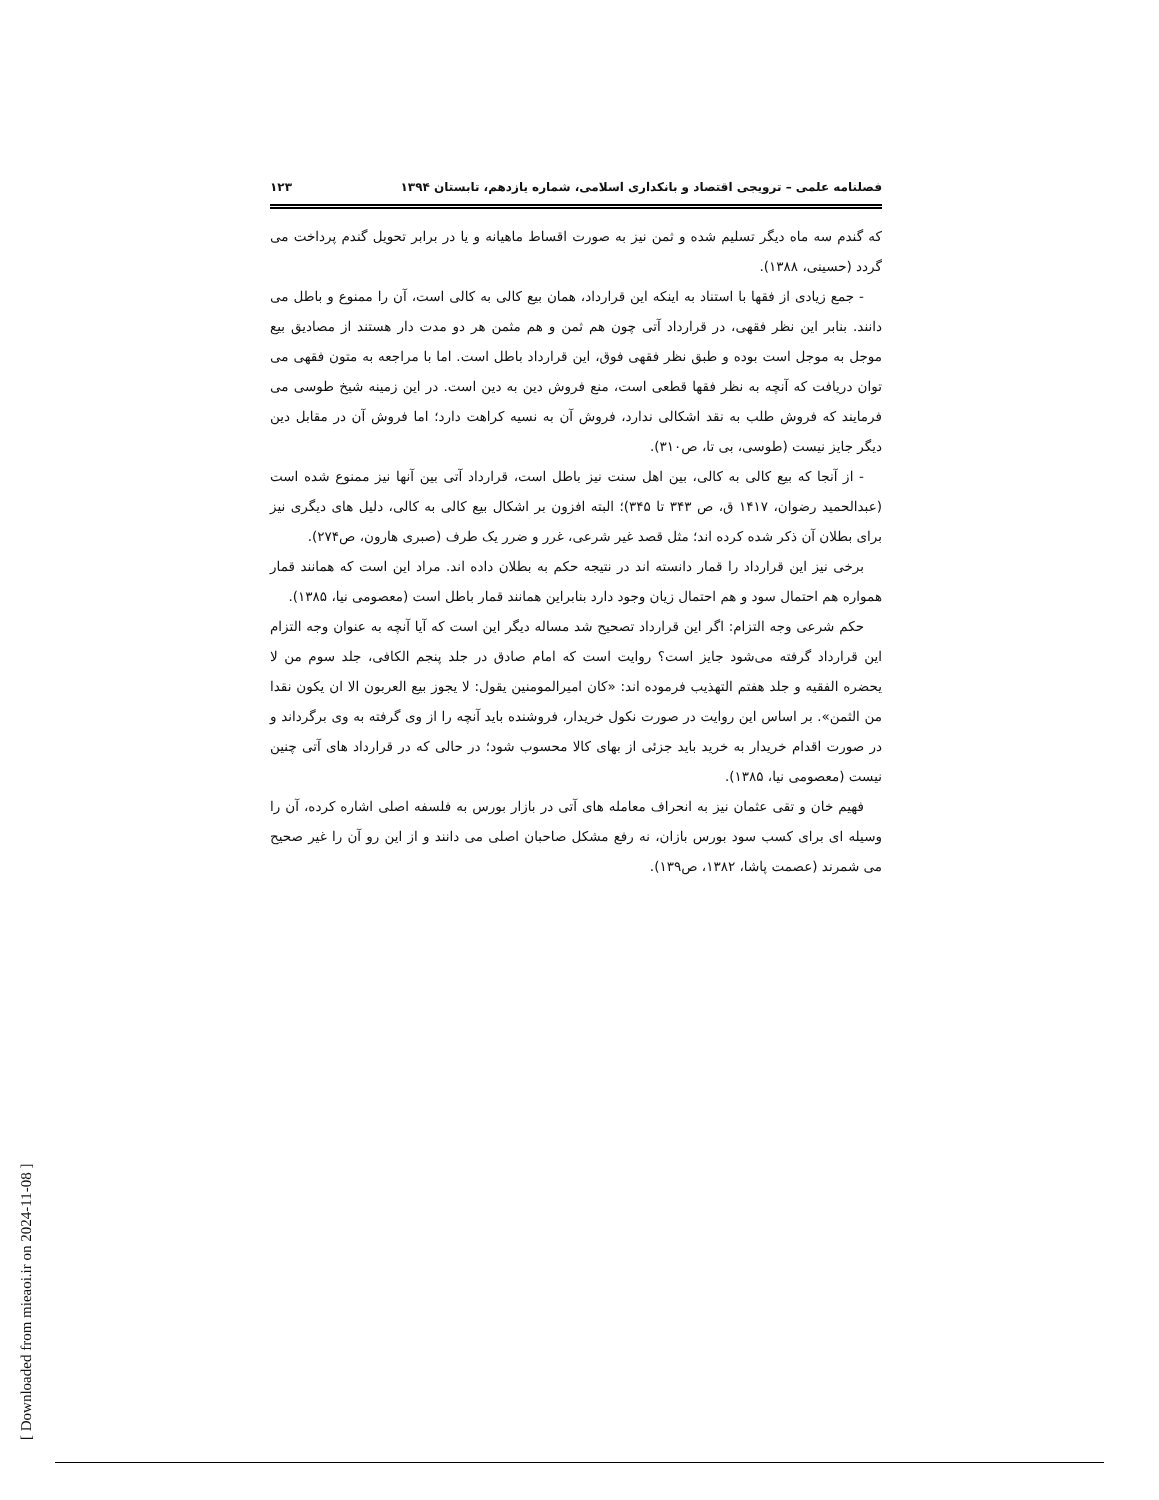فصلنامه علمی – ترویجی اقتصاد و بانکداری اسلامی، شماره یازدهم، تابستان ۱۳۹۴ ۱۲۳
که گندم سه ماه دیگر تسلیم شده و ثمن نیز به صورت اقساط ماهیانه و یا در برابر تحویل گندم پرداخت می گردد (حسینی، ۱۳۸۸).
- جمع زیادی از فقها با استناد به اینکه این قرارداد، همان بیع کالی به کالی است، آن را ممنوع و باطل می دانند. بنابر این نظر فقهی، در قرارداد آتی چون هم ثمن و هم مثمن هر دو مدت دار هستند از مصادیق بیع موجل به موجل است بوده و طبق نظر فقهی فوق، این قرارداد باطل است. اما با مراجعه به متون فقهی می توان دریافت که آنچه به نظر فقها قطعی است، منع فروش دین به دین است. در این زمینه شیخ طوسی می فرمایند که فروش طلب به نقد اشکالی ندارد، فروش آن به نسیه کراهت دارد؛ اما فروش آن در مقابل دین دیگر جایز نیست (طوسی، بی تا، ص۳۱۰).
- از آنجا که بیع کالی به کالی، بین اهل سنت نیز باطل است، قرارداد آتی بین آنها نیز ممنوع شده است (عبدالحمید رضوان، ۱۴۱۷ ق، ص ۳۴۳ تا ۳۴۵)؛ البته افزون بر اشکال بیع کالی به کالی، دلیل های دیگری نیز برای بطلان آن ذکر شده کرده اند؛ مثل قصد غیر شرعی، غرر و ضرر یک طرف (صبری هارون، ص۲۷۴).
برخی نیز این قرارداد را قمار دانسته اند در نتیجه حکم به بطلان داده اند. مراد این است که همانند قمار همواره هم احتمال سود و هم احتمال زیان وجود دارد بنابراین همانند قمار باطل است (معصومی نیا، ۱۳۸۵).
حکم شرعی وجه التزام: اگر این قرارداد تصحیح شد مساله دیگر این است که آیا آنچه به عنوان وجه التزام این قرارداد گرفته می‌شود جایز است؟ روایت است که امام صادق در جلد پنجم الکافی، جلد سوم من لا یحضره الفقیه و جلد هفتم التهذیب فرموده اند: «کان امیرالمومنین یقول: لا یجوز بیع العربون الا ان یکون نقدا من الثمن». بر اساس این روایت در صورت نکول خریدار، فروشنده باید آنچه را از وی گرفته به وی برگرداند و در صورت اقدام خریدار به خرید باید جزئی از بهای کالا محسوب شود؛ در حالی که در قرارداد های آتی چنین نیست (معصومی نیا، ۱۳۸۵).
فهیم خان و تقی عثمان نیز به انحراف معامله های آتی در بازار بورس به فلسفه اصلی اشاره کرده، آن را وسیله ای برای کسب سود بورس بازان، نه رفع مشکل صاحبان اصلی می دانند و از این رو آن را غیر صحیح می شمرند (عصمت پاشا، ۱۳۸۲، ص۱۳۹).
[ Downloaded from mieaoi.ir on 2024-11-08 ]